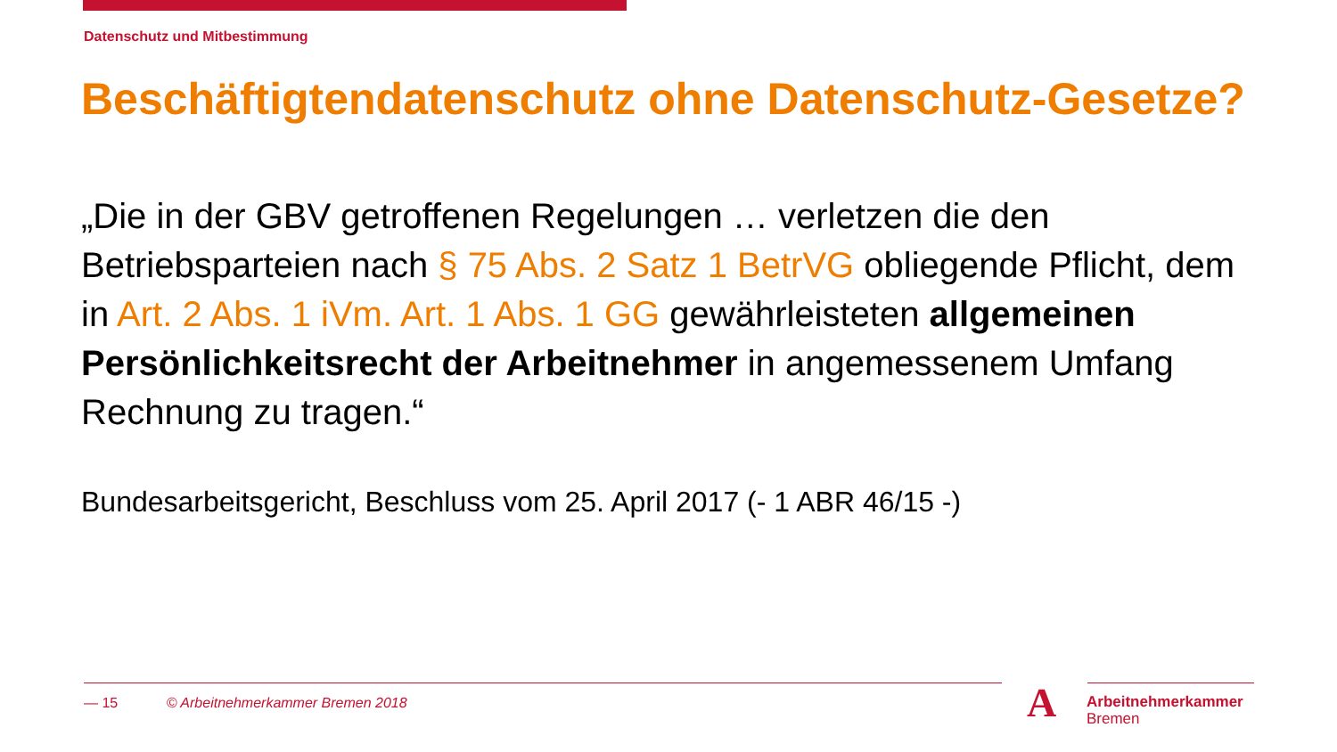Datenschutz und Mitbestimmung
Beschäftigtendatenschutz ohne Datenschutz-Gesetze?
„Die in der GBV getroffenen Regelungen … verletzen die den Betriebsparteien nach § 75 Abs. 2 Satz 1 BetrVG obliegende Pflicht, dem in Art. 2 Abs. 1 iVm. Art. 1 Abs. 1 GG gewährleisteten allgemeinen Persönlichkeitsrecht der Arbeitnehmer in angemessenem Umfang Rechnung zu tragen.“
Bundesarbeitsgericht, Beschluss vom 25. April 2017 (- 1 ABR 46/15 -)
— 15 © Arbeitnehmerkammer Bremen 2018
A
Arbeitnehmerkammer
Bremen